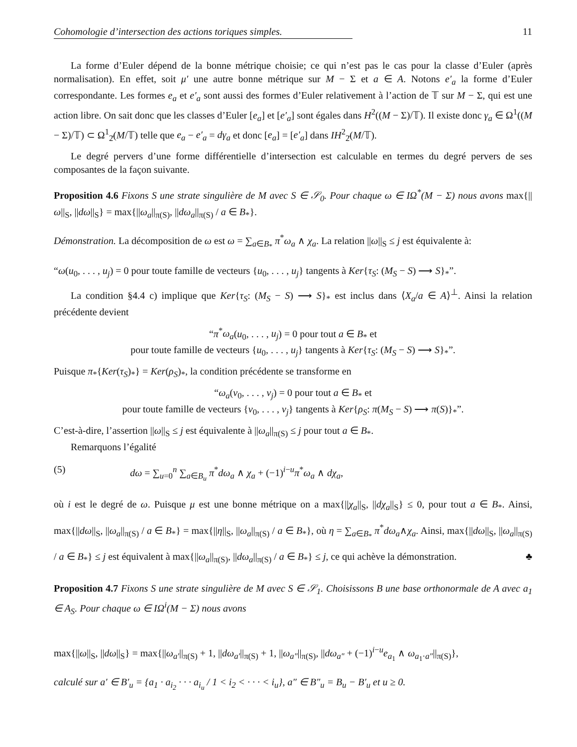Cohomologie d’intersection des actions toriques simples. 11
La forme d’Euler dépend de la bonne métrique choisie; ce qui n’est pas le cas pour la classe d’Euler (après normalisation). En effet, soit μ′ une autre bonne métrique sur M − Σ et a ∈ A. Notons e′<sub>a</sub> la forme d’Euler correspondante. Les formes e<sub>a</sub> et e′<sub>a</sub> sont aussi des formes d’Euler relativement à l’action de 𝕋 sur M − Σ, qui est une action libre. On sait donc que les classes d’Euler [e<sub>a</sub>] et [e′<sub>a</sub>] sont égales dans H<sup>2</sup>((M − Σ)/𝕋). Il existe donc γ<sub>a</sub> ∈ Ω<sup>1</sup>((M − Σ)/𝕋) ⊂ Ω<sup>1</sup><sub>2̄</sub>(M/𝕋) telle que e<sub>a</sub> − e′<sub>a</sub> = dγ<sub>a</sub> et donc [e<sub>a</sub>] = [e′<sub>a</sub>] dans IH<sup>2</sup><sub>2̄</sub>(M/𝕋).
Le degré pervers d’une forme différentielle d’intersection est calculable en termes du degré pervers de ses composantes de la façon suivante.
Proposition 4.6 Fixons S une strate singulière de M avec S ∈ 𝒮<sub>0</sub>. Pour chaque ω ∈ IΩ<sup>*</sup>(M − Σ) nous avons max{||ω||<sub>S</sub>, ||dω||<sub>S</sub>} = max{||ω<sub>a</sub>||<sub>π(S)</sub>, ||dω<sub>a</sub>||<sub>π(S)</sub> / a ∈ B<sub>*</sub>}.
Démonstration. La décomposition de ω est ω = ∑<sub>a∈B<sub>*</sub></sub> π<sup>*</sup>ω<sub>a</sub> ∧ χ<sub>a</sub>. La relation ||ω||<sub>S</sub> ≤ j est équivalente à:
“ω(u<sub>0</sub>, . . . , u<sub>j</sub>) = 0 pour toute famille de vecteurs {u<sub>0</sub>, . . . , u<sub>j</sub>} tangents à Ker{τ<sub>S</sub>: (M<sub>S</sub> − S) ⟶ S}<sub>*</sub>”.
La condition §4.4 c) implique que Ker{τ<sub>S</sub>: (M<sub>S</sub> − S) ⟶ S}<sub>*</sub> est inclus dans ⟨X<sub>a</sub>/a ∈ A⟩<sup>⊥</sup>. Ainsi la relation précédente devient
“π<sup>*</sup>ω<sub>a</sub>(u<sub>0</sub>, . . . , u<sub>j</sub>) = 0 pour tout a ∈ B<sub>*</sub> et
pour toute famille de vecteurs {u<sub>0</sub>, . . . , u<sub>j</sub>} tangents à Ker{τ<sub>S</sub>: (M<sub>S</sub> − S) ⟶ S}<sub>*</sub>”.
Puisque π<sub>*</sub>{Ker(τ<sub>S</sub>)<sub>*</sub>} = Ker(ρ<sub>S</sub>)<sub>*</sub>, la condition précédente se transforme en
“ω<sub>a</sub>(v<sub>0</sub>, . . . , v<sub>j</sub>) = 0 pour tout a ∈ B<sub>*</sub> et
pour toute famille de vecteurs {v<sub>0</sub>, . . . , v<sub>j</sub>} tangents à Ker{ρ<sub>S</sub>: π(M<sub>S</sub> − S) ⟶ π(S)}<sub>*</sub>”.
C’est-à-dire, l’assertion ||ω||<sub>S</sub> ≤ j est équivalente à ||ω<sub>a</sub>||<sub>π(S)</sub> ≤ j pour tout a ∈ B<sub>*</sub>.
Remarquons l’égalité
(5) dω = ∑<sub>u=0</sub><sup>n</sup> ∑<sub>a∈B<sub>u</sub></sub> π<sup>*</sup>dω<sub>a</sub> ∧ χ<sub>a</sub> + (−1)<sup>i−u</sup>π<sup>*</sup>ω<sub>a</sub> ∧ dχ<sub>a</sub>,
où i est le degré de ω. Puisque μ est une bonne métrique on a max{||χ<sub>a</sub>||<sub>S</sub>, ||dχ<sub>a</sub>||<sub>S</sub>} ≤ 0, pour tout a ∈ B<sub>*</sub>. Ainsi, max{||dω||<sub>S</sub>, ||ω<sub>a</sub>||<sub>π(S)</sub> / a ∈ B<sub>*</sub>} = max{||η||<sub>S</sub>, ||ω<sub>a</sub>||<sub>π(S)</sub> / a ∈ B<sub>*</sub>}, où η = ∑<sub>a∈B<sub>*</sub></sub> π<sup>*</sup>dω<sub>a</sub>∧χ<sub>a</sub>. Ainsi, max{||dω||<sub>S</sub>, ||ω<sub>a</sub>||<sub>π(S)</sub> / a ∈ B<sub>*</sub>} ≤ j est équivalent à max{||ω<sub>a</sub>||<sub>π(S)</sub>, ||dω<sub>a</sub>||<sub>π(S)</sub> / a ∈ B<sub>*</sub>} ≤ j, ce qui achève la démonstration. ♣
Proposition 4.7 Fixons S une strate singulière de M avec S ∈ 𝒮<sub>1</sub>. Choisissons B une base orthonormale de A avec a<sub>1</sub> ∈ A<sub>S</sub>. Pour chaque ω ∈ IΩ<sup>i</sup>(M − Σ) nous avons
max{||ω||<sub>S</sub>, ||dω||<sub>S</sub>} = max{||ω<sub>a′</sub>||<sub>π(S)</sub> + 1, ||dω<sub>a′</sub>||<sub>π(S)</sub> + 1, ||ω<sub>a″</sub>||<sub>π(S)</sub>, ||dω<sub>a″</sub> + (−1)<sup>i−u</sup>e<sub>a<sub>1</sub></sub> ∧ ω<sub>a<sub>1</sub>·a″</sub>||<sub>π(S)</sub>},
calculé sur a′ ∈ B′<sub>u</sub> = {a<sub>1</sub> · a<sub>i<sub>2</sub></sub> · · · a<sub>i<sub>u</sub></sub> / 1 < i<sub>2</sub> < · · · < i<sub>u</sub>}, a″ ∈ B″<sub>u</sub> = B<sub>u</sub> − B′<sub>u</sub> et u ≥ 0.